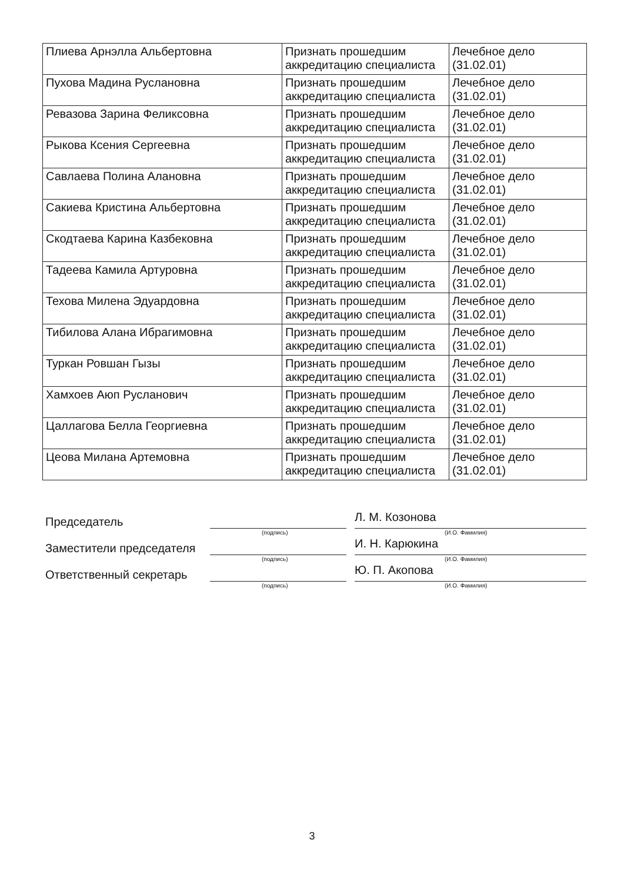| Плиева Арнэлла Альбертовна | Признать прошедшим аккредитацию специалиста | Лечебное дело (31.02.01) |
| Пухова Мадина Руслановна | Признать прошедшим аккредитацию специалиста | Лечебное дело (31.02.01) |
| Ревазова Зарина Феликсовна | Признать прошедшим аккредитацию специалиста | Лечебное дело (31.02.01) |
| Рыкова Ксения Сергеевна | Признать прошедшим аккредитацию специалиста | Лечебное дело (31.02.01) |
| Савлаева Полина Алановна | Признать прошедшим аккредитацию специалиста | Лечебное дело (31.02.01) |
| Сакиева Кристина Альбертовна | Признать прошедшим аккредитацию специалиста | Лечебное дело (31.02.01) |
| Скодтаева Карина Казбековна | Признать прошедшим аккредитацию специалиста | Лечебное дело (31.02.01) |
| Тадеева Камила Артуровна | Признать прошедшим аккредитацию специалиста | Лечебное дело (31.02.01) |
| Техова Милена Эдуардовна | Признать прошедшим аккредитацию специалиста | Лечебное дело (31.02.01) |
| Тибилова Алана Ибрагимовна | Признать прошедшим аккредитацию специалиста | Лечебное дело (31.02.01) |
| Туркан Ровшан Гызы | Признать прошедшим аккредитацию специалиста | Лечебное дело (31.02.01) |
| Хамхоев Аюп Русланович | Признать прошедшим аккредитацию специалиста | Лечебное дело (31.02.01) |
| Цаллагова Белла Георгиевна | Признать прошедшим аккредитацию специалиста | Лечебное дело (31.02.01) |
| Цеова Милана Артемовна | Признать прошедшим аккредитацию специалиста | Лечебное дело (31.02.01) |
Председатель
(подпись)
Л. М. Козонова
(И.О. Фамилия)
Заместители председателя
(подпись)
И. Н. Карюкина
(И.О. Фамилия)
Ответственный секретарь
(подпись)
Ю. П. Акопова
(И.О. Фамилия)
3